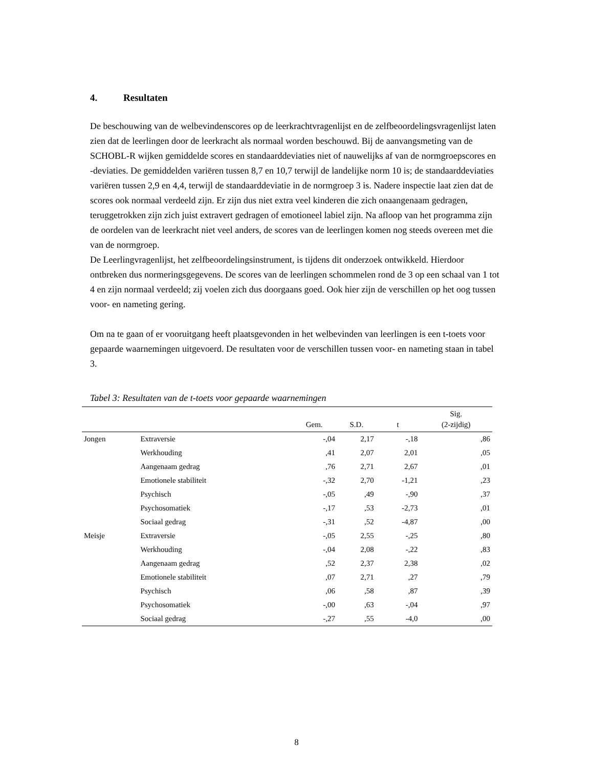4. Resultaten
De beschouwing van de welbevindenscores op de leerkrachtvragenlijst en de zelfbeoordelingsvragenlijst laten zien dat de leerlingen door de leerkracht als normaal worden beschouwd. Bij de aanvangsmeting van de SCHOBL-R wijken gemiddelde scores en standaarddeviaties niet of nauwelijks af van de normgroepscores en -deviaties. De gemiddelden variëren tussen 8,7 en 10,7 terwijl de landelijke norm 10 is; de standaarddeviaties variëren tussen 2,9 en 4,4, terwijl de standaarddeviatie in de normgroep 3 is. Nadere inspectie laat zien dat de scores ook normaal verdeeld zijn. Er zijn dus niet extra veel kinderen die zich onaangenaam gedragen, teruggetrokken zijn zich juist extravert gedragen of emotioneel labiel zijn. Na afloop van het programma zijn de oordelen van de leerkracht niet veel anders, de scores van de leerlingen komen nog steeds overeen met die van de normgroep.
De Leerlingvragenlijst, het zelfbeoordelingsinstrument, is tijdens dit onderzoek ontwikkeld. Hierdoor ontbreken dus normeringsgegevens. De scores van de leerlingen schommelen rond de 3 op een schaal van 1 tot 4 en zijn normaal verdeeld; zij voelen zich dus doorgaans goed. Ook hier zijn de verschillen op het oog tussen voor- en nameting gering.
Om na te gaan of er vooruitgang heeft plaatsgevonden in het welbevinden van leerlingen is een t-toets voor gepaarde waarnemingen uitgevoerd. De resultaten voor de verschillen tussen voor- en nameting staan in tabel 3.
Tabel 3: Resultaten van de t-toets voor gepaarde waarnemingen
| | | Gem. | S.D. | t | Sig. (2-zijdig) |
| --- | --- | --- | --- | --- | --- |
| Jongen | Extraversie | -,04 | 2,17 | -,18 | ,86 |
| | Werkhouding | ,41 | 2,07 | 2,01 | ,05 |
| | Aangenaam gedrag | ,76 | 2,71 | 2,67 | ,01 |
| | Emotionele stabiliteit | -,32 | 2,70 | -1,21 | ,23 |
| | Psychisch | -,05 | ,49 | -,90 | ,37 |
| | Psychosomatiek | -,17 | ,53 | -2,73 | ,01 |
| | Sociaal gedrag | -,31 | ,52 | -4,87 | ,00 |
| Meisje | Extraversie | -,05 | 2,55 | -,25 | ,80 |
| | Werkhouding | -,04 | 2,08 | -,22 | ,83 |
| | Aangenaam gedrag | ,52 | 2,37 | 2,38 | ,02 |
| | Emotionele stabiliteit | ,07 | 2,71 | ,27 | ,79 |
| | Psychisch | ,06 | ,58 | ,87 | ,39 |
| | Psychosomatiek | -,00 | ,63 | -,04 | ,97 |
| | Sociaal gedrag | -,27 | ,55 | -4,0 | ,00 |
8